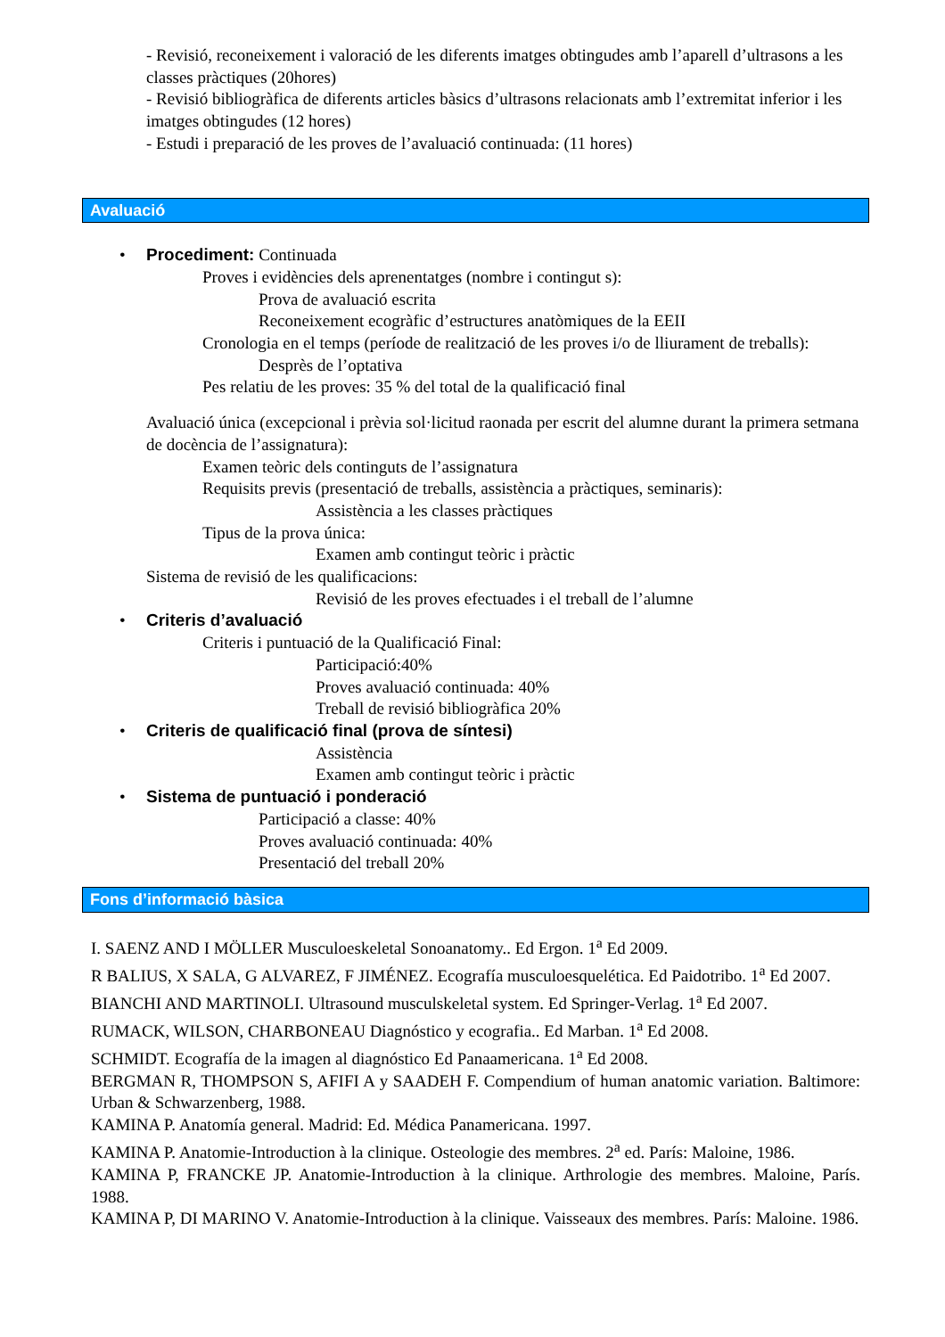- Revisió, reconeixement i valoració de les diferents imatges obtingudes amb l’aparell d’ultrasons a les classes pràctiques (20hores)
- Revisió bibliogràfica de diferents articles bàsics d’ultrasons relacionats amb l’extremitat inferior i les imatges obtingudes (12 hores)
- Estudi i preparació de les proves de l’avaluació continuada: (11 hores)
Avaluació
• Procediment: Continuada
Proves i evidències dels aprenentatges (nombre i contingut s):
Prova de avaluació escrita
Reconeixement ecogràfic d’estructures anatòmiques de la EEII
Cronologia en el temps (període de realització de les proves i/o de lliurament de treballs):
Desprès de l’optativa
Pes relatiu de les proves: 35 % del total de la qualificació final
Avaluació única (excepcional i prèvia sol·licitud raonada per escrit del alumne durant la primera setmana de docència de l’assignatura):
Examen teòric dels continguts de l’assignatura
Requisits previs (presentació de treballs, assistència a pràctiques, seminaris):
Assistència a les classes pràctiques
Tipus de la prova única:
Examen amb contingut teòric i pràctic
Sistema de revisió de les qualificacions:
Revisió de les proves efectuades i el treball de l’alumne
• Criteris d’avaluació
Criteris i puntuació de la Qualificació Final:
Participació:40%
Proves avaluació continuada: 40%
Treball de revisió bibliogràfica 20%
• Criteris de qualificació final (prova de síntesi)
Assistència
Examen amb contingut teòric i pràctic
• Sistema de puntuació i ponderació
Participació a classe: 40%
Proves avaluació continuada: 40%
Presentació del treball 20%
Fons d’informació bàsica
I. SAENZ AND I MÖLLER Musculoeskeletal Sonoanatomy.. Ed Ergon. 1<sup>a</sup> Ed 2009.
R BALIUS, X SALA, G ALVAREZ, F JIMÉNEZ. Ecografía musculoesquelética. Ed Paidotribo. 1<sup>a</sup> Ed 2007.
BIANCHI AND MARTINOLI. Ultrasound musculskeletal system. Ed Springer-Verlag. 1<sup>a</sup> Ed 2007.
RUMACK, WILSON, CHARBONEAU Diagnóstico y ecografia.. Ed Marban. 1<sup>a</sup> Ed 2008.
SCHMIDT. Ecografía de la imagen al diagnóstico Ed Panaamericana. 1<sup>a</sup> Ed 2008.
BERGMAN R, THOMPSON S, AFIFI A y SAADEH F. Compendium of human anatomic variation. Baltimore: Urban & Schwarzenberg, 1988.
KAMINA P. Anatomía general. Madrid: Ed. Médica Panamericana. 1997.
KAMINA P. Anatomie-Introduction à la clinique. Osteologie des membres. 2<sup>a</sup> ed. París: Maloine, 1986.
KAMINA P, FRANCKE JP. Anatomie-Introduction à la clinique. Arthrologie des membres. Maloine, París. 1988.
KAMINA P, DI MARINO V. Anatomie-Introduction à la clinique. Vaisseaux des membres. París: Maloine. 1986.